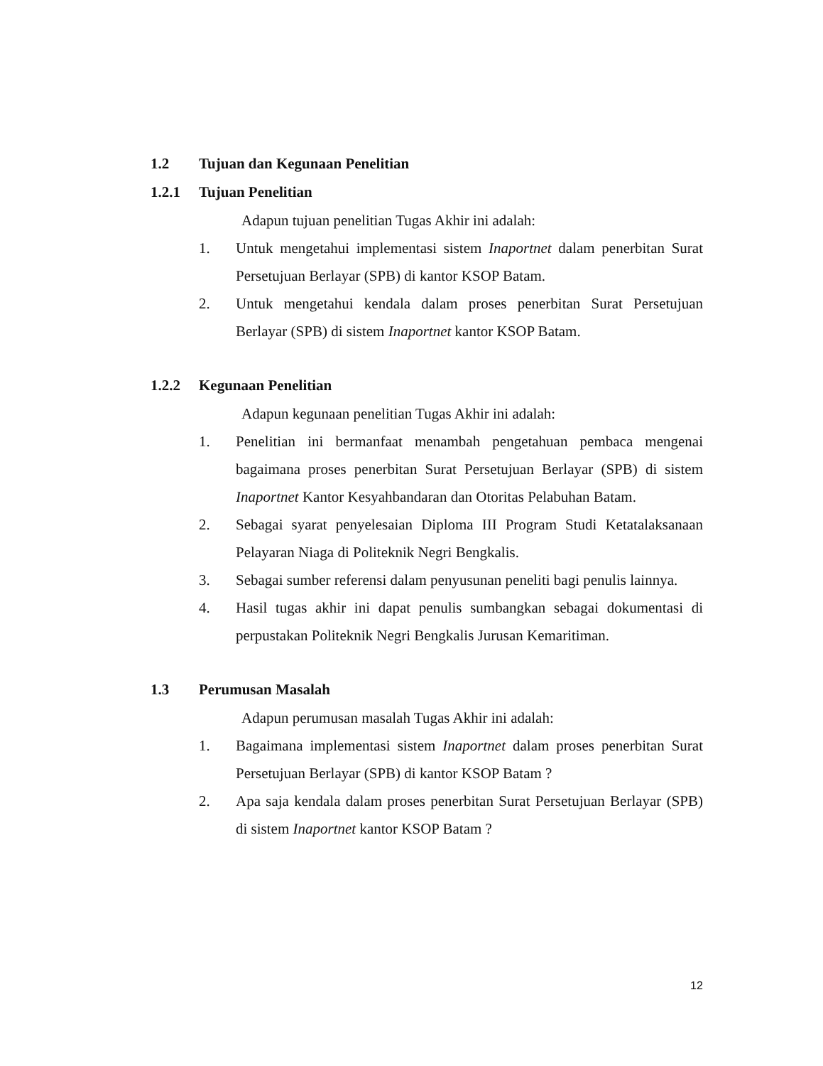1.2 Tujuan dan Kegunaan Penelitian
1.2.1 Tujuan Penelitian
Adapun tujuan penelitian Tugas Akhir ini adalah:
1. Untuk mengetahui implementasi sistem Inaportnet dalam penerbitan Surat Persetujuan Berlayar (SPB) di kantor KSOP Batam.
2. Untuk mengetahui kendala dalam proses penerbitan Surat Persetujuan Berlayar (SPB) di sistem Inaportnet kantor KSOP Batam.
1.2.2 Kegunaan Penelitian
Adapun kegunaan penelitian Tugas Akhir ini adalah:
1. Penelitian ini bermanfaat menambah pengetahuan pembaca mengenai bagaimana proses penerbitan Surat Persetujuan Berlayar (SPB) di sistem Inaportnet Kantor Kesyahbandaran dan Otoritas Pelabuhan Batam.
2. Sebagai syarat penyelesaian Diploma III Program Studi Ketatalaksanaan Pelayaran Niaga di Politeknik Negri Bengkalis.
3. Sebagai sumber referensi dalam penyusunan peneliti bagi penulis lainnya.
4. Hasil tugas akhir ini dapat penulis sumbangkan sebagai dokumentasi di perpustakan Politeknik Negri Bengkalis Jurusan Kemaritiman.
1.3 Perumusan Masalah
Adapun perumusan masalah Tugas Akhir ini adalah:
1. Bagaimana implementasi sistem Inaportnet dalam proses penerbitan Surat Persetujuan Berlayar (SPB) di kantor KSOP Batam ?
2. Apa saja kendala dalam proses penerbitan Surat Persetujuan Berlayar (SPB) di sistem Inaportnet kantor KSOP Batam ?
12